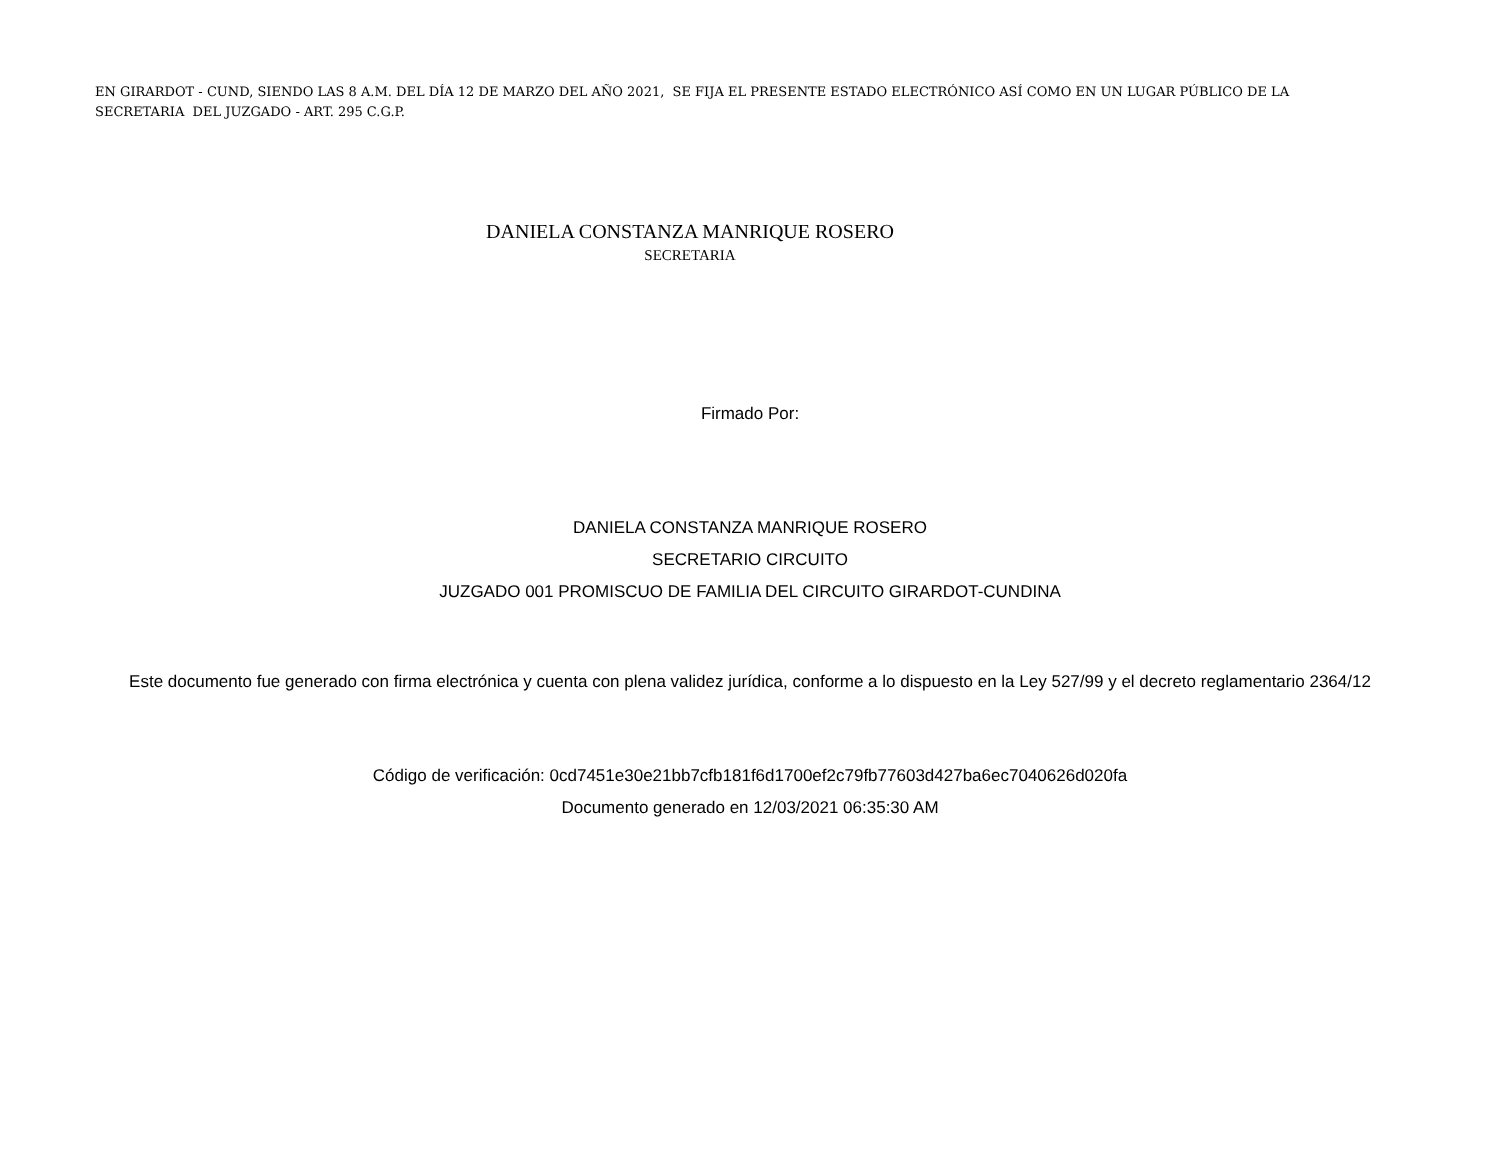EN GIRARDOT - CUND, SIENDO LAS 8 A.M. DEL DÍA 12 DE MARZO DEL AÑO 2021, SE FIJA EL PRESENTE ESTADO ELECTRÓNICO ASÍ COMO EN UN LUGAR PÚBLICO DE LA SECRETARIA DEL JUZGADO - ART. 295 C.G.P.
DANIELA CONSTANZA MANRIQUE ROSERO
SECRETARIA
Firmado Por:
DANIELA CONSTANZA MANRIQUE ROSERO
SECRETARIO CIRCUITO
JUZGADO 001 PROMISCUO DE FAMILIA DEL CIRCUITO GIRARDOT-CUNDINA
Este documento fue generado con firma electrónica y cuenta con plena validez jurídica, conforme a lo dispuesto en la Ley 527/99 y el decreto reglamentario 2364/12
Código de verificación: 0cd7451e30e21bb7cfb181f6d1700ef2c79fb77603d427ba6ec7040626d020fa
Documento generado en 12/03/2021 06:35:30 AM